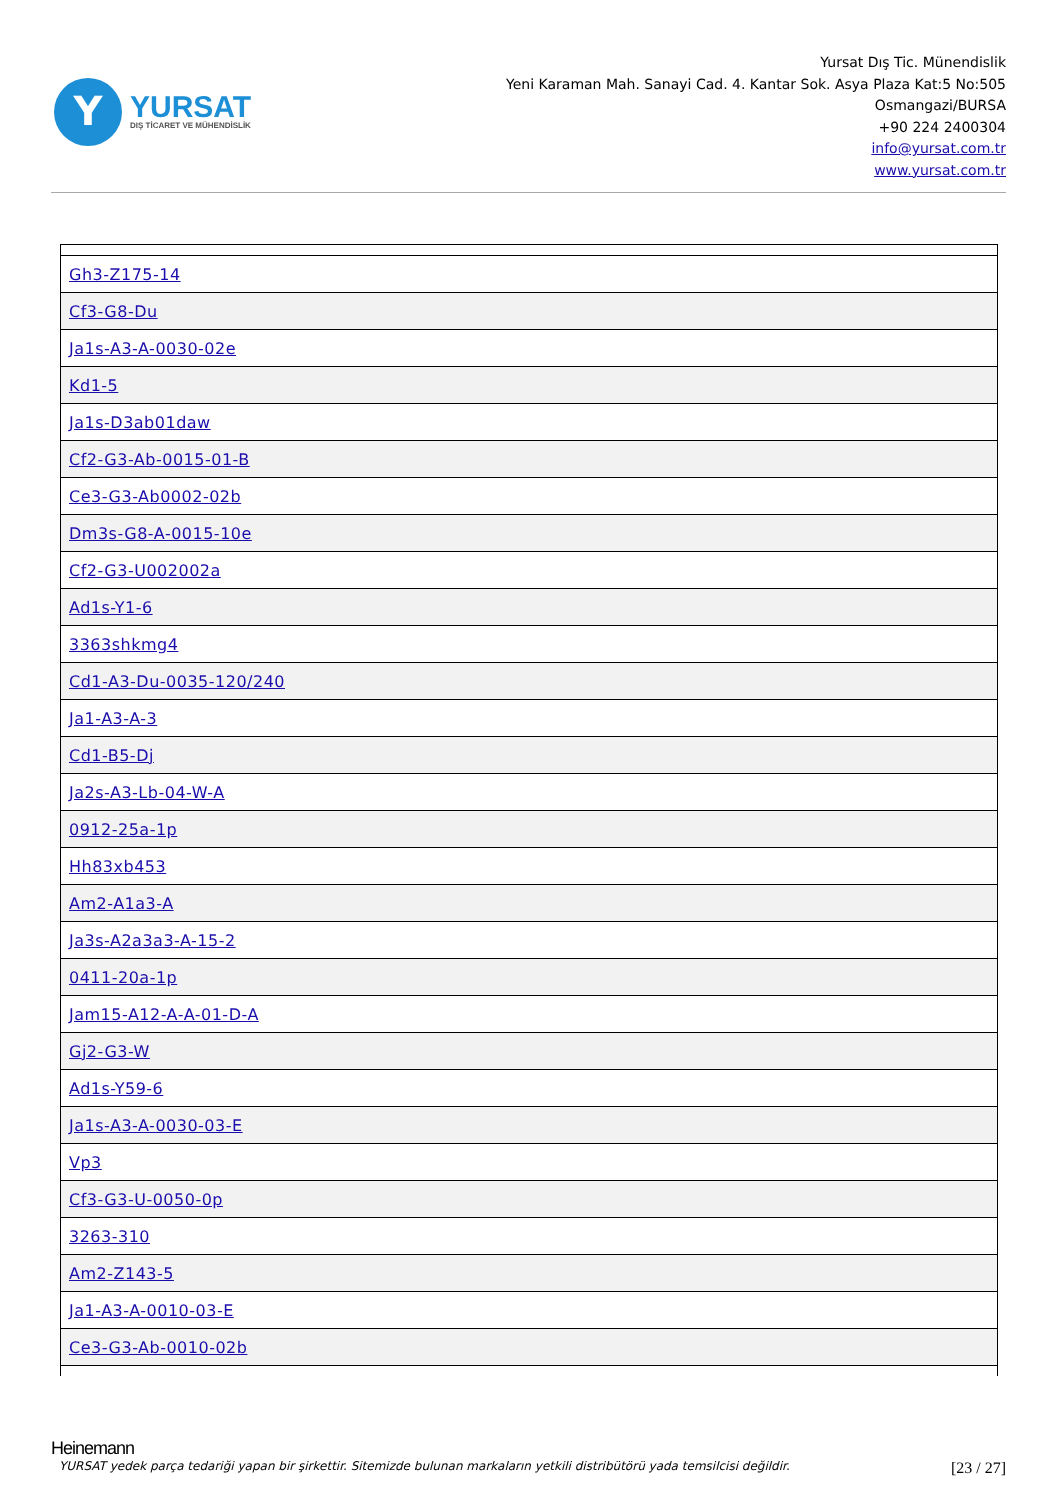Y
YURSAT
DIŞ TİCARET VE MÜHENDİSLİK
Yursat Dış Tic. Münendislik
Yeni Karaman Mah. Sanayi Cad. 4. Kantar Sok. Asya Plaza Kat:5 No:505
Osmangazi/BURSA
+90 224 2400304
info@yursat.com.tr
www.yursat.com.tr
| Gh3-Z175-14 |
| Cf3-G8-Du |
| Ja1s-A3-A-0030-02e |
| Kd1-5 |
| Ja1s-D3ab01daw |
| Cf2-G3-Ab-0015-01-B |
| Ce3-G3-Ab0002-02b |
| Dm3s-G8-A-0015-10e |
| Cf2-G3-U002002a |
| Ad1s-Y1-6 |
| 3363shkmg4 |
| Cd1-A3-Du-0035-120/240 |
| Ja1-A3-A-3 |
| Cd1-B5-Dj |
| Ja2s-A3-Lb-04-W-A |
| 0912-25a-1p |
| Hh83xb453 |
| Am2-A1a3-A |
| Ja3s-A2a3a3-A-15-2 |
| 0411-20a-1p |
| Jam15-A12-A-A-01-D-A |
| Gj2-G3-W |
| Ad1s-Y59-6 |
| Ja1s-A3-A-0030-03-E |
| Vp3 |
| Cf3-G3-U-0050-0p |
| 3263-310 |
| Am2-Z143-5 |
| Ja1-A3-A-0010-03-E |
| Ce3-G3-Ab-0010-02b |
Heinemann
YURSAT yedek parça tedariği yapan bir şirkettir. Sitemizde bulunan markaların yetkili distribütörü yada temsilcisi değildir. [23 / 27]